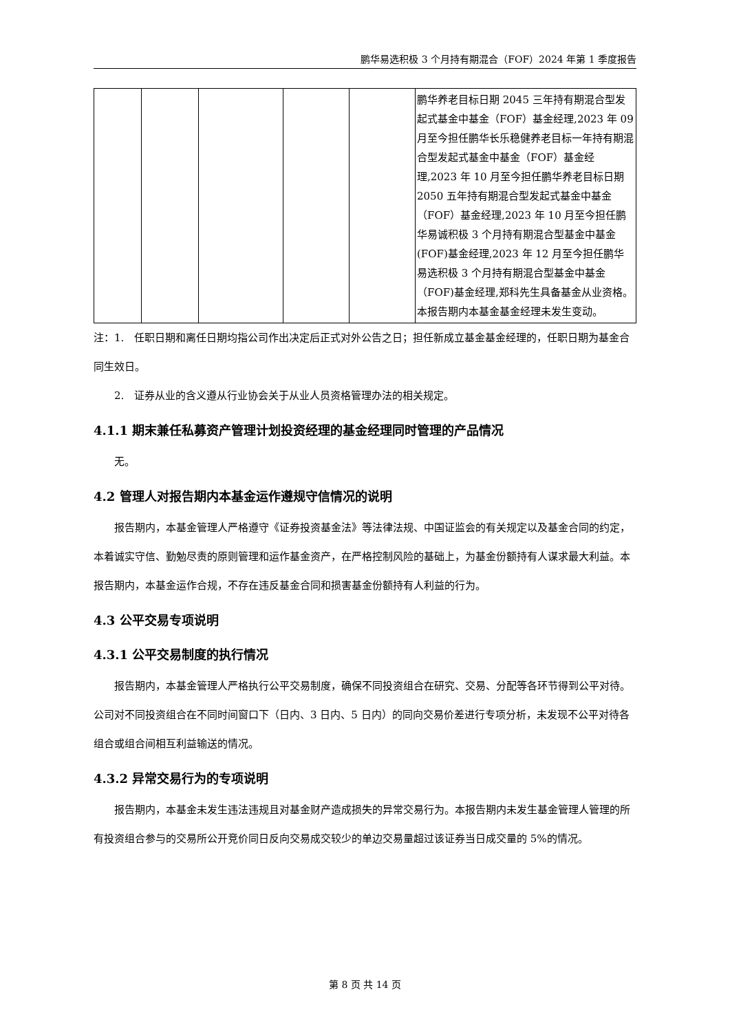鹏华易选积极 3 个月持有期混合（FOF）2024 年第 1 季度报告
| | | | | | 鹏华养老目标日期 2045 三年持有期混合型发起式基金中基金（FOF）基金经理,2023 年 09 月至今担任鹏华长乐稳健养老目标一年持有期混合型发起式基金中基金（FOF）基金经理,2023 年 10 月至今担任鹏华养老目标日期 2050 五年持有期混合型发起式基金中基金（FOF）基金经理,2023 年 10 月至今担任鹏华易诚积极 3 个月持有期混合型基金中基金(FOF)基金经理,2023 年 12 月至今担任鹏华易选积极 3 个月持有期混合型基金中基金（FOF)基金经理,郑科先生具备基金从业资格。本报告期内本基金基金经理未发生变动。 |
注：1.　任职日期和离任日期均指公司作出决定后正式对外公告之日；担任新成立基金基金经理的，任职日期为基金合同生效日。
2.　证券从业的含义遵从行业协会关于从业人员资格管理办法的相关规定。
4.1.1 期末兼任私募资产管理计划投资经理的基金经理同时管理的产品情况
无。
4.2 管理人对报告期内本基金运作遵规守信情况的说明
报告期内，本基金管理人严格遵守《证券投资基金法》等法律法规、中国证监会的有关规定以及基金合同的约定，本着诚实守信、勤勉尽责的原则管理和运作基金资产，在严格控制风险的基础上，为基金份额持有人谋求最大利益。本报告期内，本基金运作合规，不存在违反基金合同和损害基金份额持有人利益的行为。
4.3 公平交易专项说明
4.3.1 公平交易制度的执行情况
报告期内，本基金管理人严格执行公平交易制度，确保不同投资组合在研究、交易、分配等各环节得到公平对待。公司对不同投资组合在不同时间窗口下（日内、3 日内、5 日内）的同向交易价差进行专项分析，未发现不公平对待各组合或组合间相互利益输送的情况。
4.3.2 异常交易行为的专项说明
报告期内，本基金未发生违法违规且对基金财产造成损失的异常交易行为。本报告期内未发生基金管理人管理的所有投资组合参与的交易所公开竞价同日反向交易成交较少的单边交易量超过该证券当日成交量的 5%的情况。
第 8 页 共 14 页